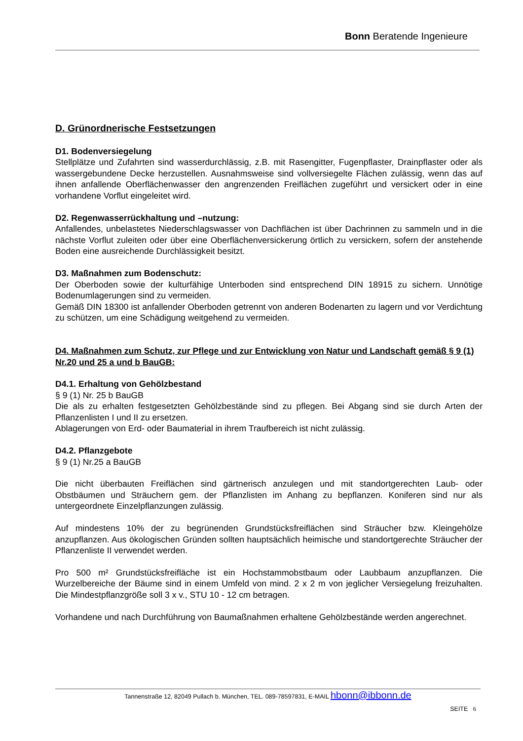Bonn Beratende Ingenieure
D. Grünordnerische Festsetzungen
D1. Bodenversiegelung
Stellplätze und Zufahrten sind wasserdurchlässig, z.B. mit Rasengitter, Fugenpflaster, Drainpflaster oder als wassergebundene Decke herzustellen. Ausnahmsweise sind vollversiegelte Flächen zulässig, wenn das auf ihnen anfallende Oberflächenwasser den angrenzenden Freiflächen zugeführt und versickert oder in eine vorhandene Vorflut eingeleitet wird.
D2. Regenwasserrückhaltung und –nutzung:
Anfallendes, unbelastetes Niederschlagswasser von Dachflächen ist über Dachrinnen zu sammeln und in die nächste Vorflut zuleiten oder über eine Oberflächenversickerung örtlich zu versickern, sofern der anstehende Boden eine ausreichende Durchlässigkeit besitzt.
D3. Maßnahmen zum Bodenschutz:
Der Oberboden sowie der kulturfähige Unterboden sind entsprechend DIN 18915 zu sichern. Unnötige Bodenumlagerungen sind zu vermeiden.
Gemäß DIN 18300 ist anfallender Oberboden getrennt von anderen Bodenarten zu lagern und vor Verdichtung zu schützen, um eine Schädigung weitgehend zu vermeiden.
D4. Maßnahmen zum Schutz, zur Pflege und zur Entwicklung von Natur und Landschaft gemäß § 9 (1) Nr.20 und 25 a und b BauGB:
D4.1. Erhaltung von Gehölzbestand
§ 9 (1) Nr. 25 b BauGB
Die als zu erhalten festgesetzten Gehölzbestände sind zu pflegen. Bei Abgang sind sie durch Arten der Pflanzenlisten I und II zu ersetzen.
Ablagerungen von Erd- oder Baumaterial in ihrem Traufbereich ist nicht zulässig.
D4.2. Pflanzgebote
§ 9 (1) Nr.25 a BauGB
Die nicht überbauten Freiflächen sind gärtnerisch anzulegen und mit standortgerechten Laub- oder Obstbäumen und Sträuchern gem. der Pflanzlisten im Anhang zu bepflanzen. Koniferen sind nur als untergeordnete Einzelpflanzungen zulässig.
Auf mindestens 10% der zu begrünenden Grundstücksfreiflächen sind Sträucher bzw. Kleingehölze anzupflanzen. Aus ökologischen Gründen sollten hauptsächlich heimische und standortgerechte Sträucher der Pflanzenliste II verwendet werden.
Pro 500 m² Grundstücksfreifläche ist ein Hochstammobstbaum oder Laubbaum anzupflanzen. Die Wurzelbereiche der Bäume sind in einem Umfeld von mind. 2 x 2 m von jeglicher Versiegelung freizuhalten. Die Mindestpflanzgröße soll 3 x v., STU 10 - 12 cm betragen.
Vorhandene und nach Durchführung von Baumaßnahmen erhaltene Gehölzbestände werden angerechnet.
Tannenstraße 12, 82049 Pullach b. München, TEL. 089-78597831, E-MAIL hbonn@ibbonn.de
SEITE 6